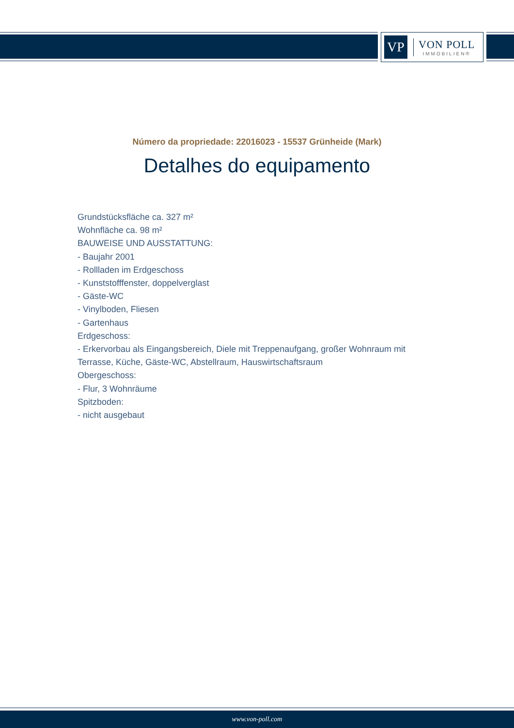VP
VON POLL
IMMOBILIEN®
Número da propriedade: 22016023 - 15537 Grünheide (Mark)
Detalhes do equipamento
Grundstücksfläche ca. 327 m²
Wohnfläche ca. 98 m²
BAUWEISE UND AUSSTATTUNG:
- Baujahr 2001
- Rollladen im Erdgeschoss
- Kunststofffenster, doppelverglast
- Gäste-WC
- Vinylboden, Fliesen
- Gartenhaus
Erdgeschoss:
- Erkervorbau als Eingangsbereich, Diele mit Treppenaufgang, großer Wohnraum mit Terrasse, Küche, Gäste-WC, Abstellraum, Hauswirtschaftsraum
Obergeschoss:
- Flur, 3 Wohnräume
Spitzboden:
- nicht ausgebaut
www.von-poll.com